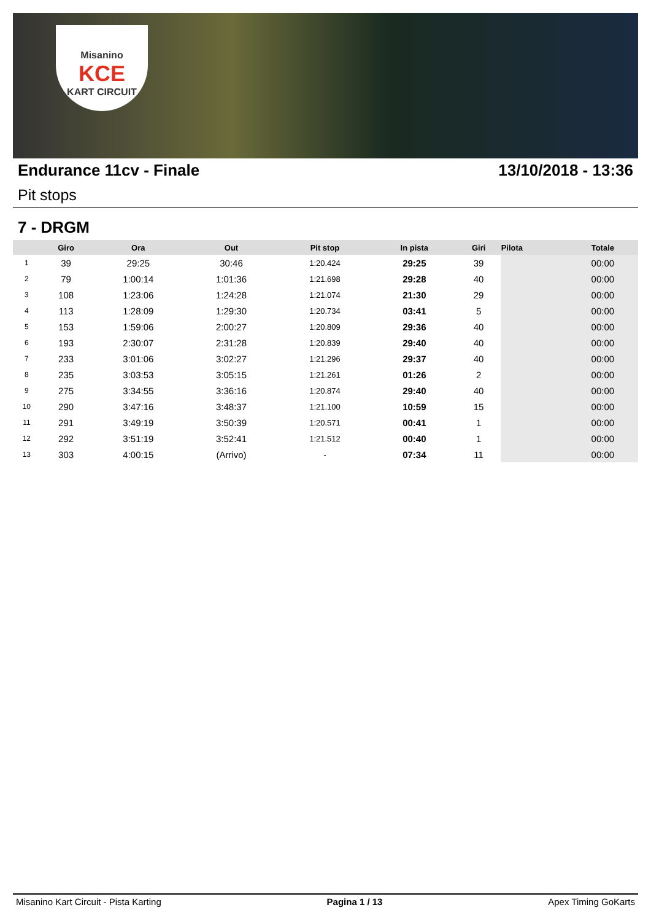Misanino
KCE
KART CIRCUIT
Endurance 11cv - Finale 13/10/2018 - 13:36
Pit stops
7 - DRGM
| | Giro | Ora | Out | Pit stop | In pista | Giri | Pilota | Totale |
| --- | --- | --- | --- | --- | --- | --- | --- | --- |
| 1 | 39 | 29:25 | 30:46 | 1:20.424 | 29:25 | 39 | | 00:00 |
| 2 | 79 | 1:00:14 | 1:01:36 | 1:21.698 | 29:28 | 40 | | 00:00 |
| 3 | 108 | 1:23:06 | 1:24:28 | 1:21.074 | 21:30 | 29 | | 00:00 |
| 4 | 113 | 1:28:09 | 1:29:30 | 1:20.734 | 03:41 | 5 | | 00:00 |
| 5 | 153 | 1:59:06 | 2:00:27 | 1:20.809 | 29:36 | 40 | | 00:00 |
| 6 | 193 | 2:30:07 | 2:31:28 | 1:20.839 | 29:40 | 40 | | 00:00 |
| 7 | 233 | 3:01:06 | 3:02:27 | 1:21.296 | 29:37 | 40 | | 00:00 |
| 8 | 235 | 3:03:53 | 3:05:15 | 1:21.261 | 01:26 | 2 | | 00:00 |
| 9 | 275 | 3:34:55 | 3:36:16 | 1:20.874 | 29:40 | 40 | | 00:00 |
| 10 | 290 | 3:47:16 | 3:48:37 | 1:21.100 | 10:59 | 15 | | 00:00 |
| 11 | 291 | 3:49:19 | 3:50:39 | 1:20.571 | 00:41 | 1 | | 00:00 |
| 12 | 292 | 3:51:19 | 3:52:41 | 1:21.512 | 00:40 | 1 | | 00:00 |
| 13 | 303 | 4:00:15 | (Arrivo) | - | 07:34 | 11 | | 00:00 |
Misanino Kart Circuit - Pista Karting Pagina 1 / 13 Apex Timing GoKarts